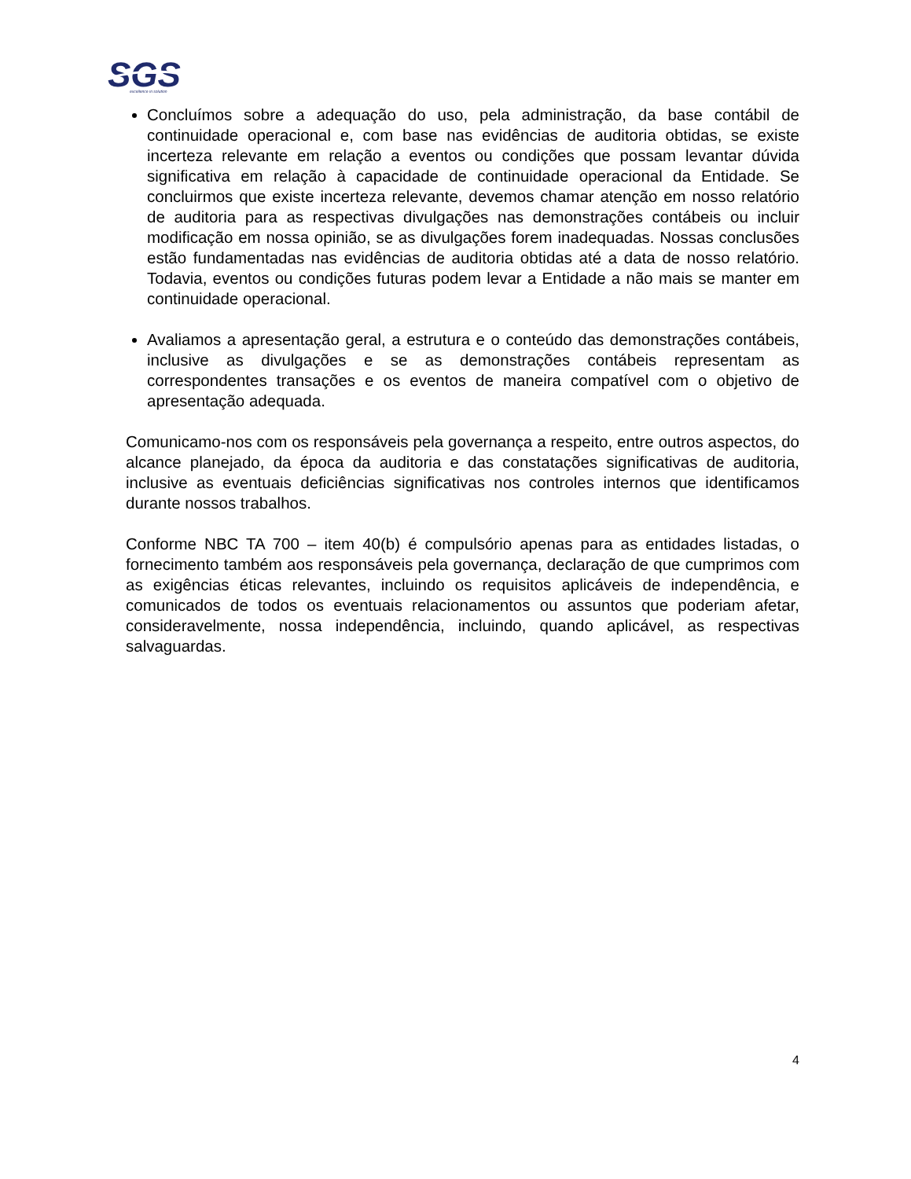SGS
excellence in solution
Concluímos sobre a adequação do uso, pela administração, da base contábil de continuidade operacional e, com base nas evidências de auditoria obtidas, se existe incerteza relevante em relação a eventos ou condições que possam levantar dúvida significativa em relação à capacidade de continuidade operacional da Entidade. Se concluirmos que existe incerteza relevante, devemos chamar atenção em nosso relatório de auditoria para as respectivas divulgações nas demonstrações contábeis ou incluir modificação em nossa opinião, se as divulgações forem inadequadas. Nossas conclusões estão fundamentadas nas evidências de auditoria obtidas até a data de nosso relatório. Todavia, eventos ou condições futuras podem levar a Entidade a não mais se manter em continuidade operacional.
Avaliamos a apresentação geral, a estrutura e o conteúdo das demonstrações contábeis, inclusive as divulgações e se as demonstrações contábeis representam as correspondentes transações e os eventos de maneira compatível com o objetivo de apresentação adequada.
Comunicamo-nos com os responsáveis pela governança a respeito, entre outros aspectos, do alcance planejado, da época da auditoria e das constatações significativas de auditoria, inclusive as eventuais deficiências significativas nos controles internos que identificamos durante nossos trabalhos.
Conforme NBC TA 700 – item 40(b) é compulsório apenas para as entidades listadas, o fornecimento também aos responsáveis pela governança, declaração de que cumprimos com as exigências éticas relevantes, incluindo os requisitos aplicáveis de independência, e comunicados de todos os eventuais relacionamentos ou assuntos que poderiam afetar, consideravelmente, nossa independência, incluindo, quando aplicável, as respectivas salvaguardas.
4